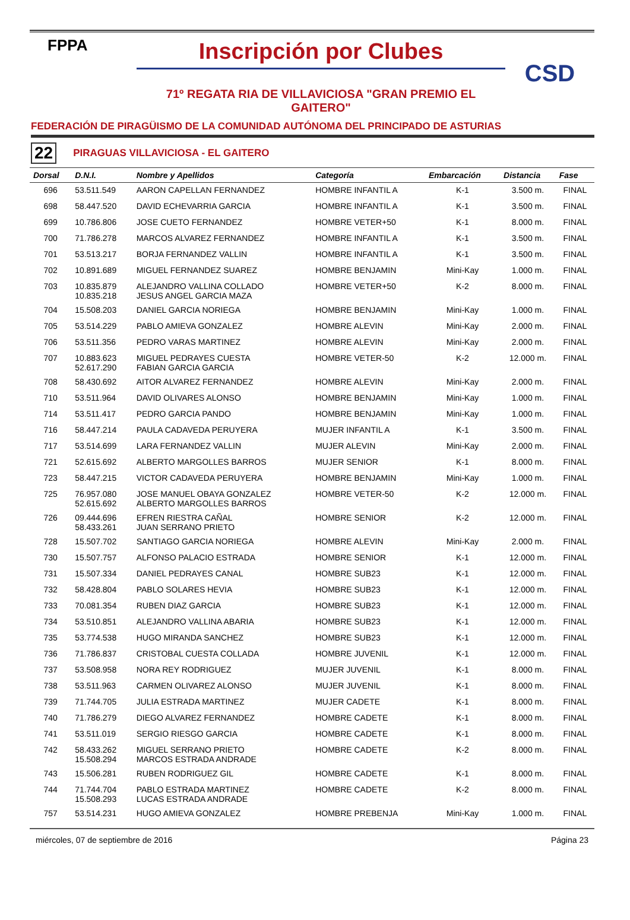FPPA
Inscripción por Clubes
71º REGATA RIA DE VILLAVICIOSA "GRAN PREMIO EL GAITERO"
CSD
FEDERACIÓN DE PIRAGÜISMO DE LA COMUNIDAD AUTÓNOMA DEL PRINCIPADO DE ASTURIAS
22
PIRAGUAS VILLAVICIOSA - EL GAITERO
| Dorsal | D.N.I. | Nombre y Apellidos | Categoría | Embarcación | Distancia | Fase |
| --- | --- | --- | --- | --- | --- | --- |
| 696 | 53.511.549 | AARON CAPELLAN FERNANDEZ | HOMBRE INFANTIL A | K-1 | 3.500 m. | FINAL |
| 698 | 58.447.520 | DAVID ECHEVARRIA GARCIA | HOMBRE INFANTIL A | K-1 | 3.500 m. | FINAL |
| 699 | 10.786.806 | JOSE CUETO FERNANDEZ | HOMBRE VETER+50 | K-1 | 8.000 m. | FINAL |
| 700 | 71.786.278 | MARCOS ALVAREZ FERNANDEZ | HOMBRE INFANTIL A | K-1 | 3.500 m. | FINAL |
| 701 | 53.513.217 | BORJA FERNANDEZ VALLIN | HOMBRE INFANTIL A | K-1 | 3.500 m. | FINAL |
| 702 | 10.891.689 | MIGUEL FERNANDEZ SUAREZ | HOMBRE BENJAMIN | Mini-Kay | 1.000 m. | FINAL |
| 703 | 10.835.879 10.835.218 | ALEJANDRO VALLINA COLLADO JESUS ANGEL GARCIA MAZA | HOMBRE VETER+50 | K-2 | 8.000 m. | FINAL |
| 704 | 15.508.203 | DANIEL GARCIA NORIEGA | HOMBRE BENJAMIN | Mini-Kay | 1.000 m. | FINAL |
| 705 | 53.514.229 | PABLO AMIEVA GONZALEZ | HOMBRE ALEVIN | Mini-Kay | 2.000 m. | FINAL |
| 706 | 53.511.356 | PEDRO VARAS MARTINEZ | HOMBRE ALEVIN | Mini-Kay | 2.000 m. | FINAL |
| 707 | 10.883.623 52.617.290 | MIGUEL PEDRAYES CUESTA FABIAN GARCIA GARCIA | HOMBRE VETER-50 | K-2 | 12.000 m. | FINAL |
| 708 | 58.430.692 | AITOR ALVAREZ FERNANDEZ | HOMBRE ALEVIN | Mini-Kay | 2.000 m. | FINAL |
| 710 | 53.511.964 | DAVID OLIVARES ALONSO | HOMBRE BENJAMIN | Mini-Kay | 1.000 m. | FINAL |
| 714 | 53.511.417 | PEDRO GARCIA PANDO | HOMBRE BENJAMIN | Mini-Kay | 1.000 m. | FINAL |
| 716 | 58.447.214 | PAULA CADAVEDA PERUYERA | MUJER INFANTIL A | K-1 | 3.500 m. | FINAL |
| 717 | 53.514.699 | LARA FERNANDEZ VALLIN | MUJER ALEVIN | Mini-Kay | 2.000 m. | FINAL |
| 721 | 52.615.692 | ALBERTO MARGOLLES BARROS | MUJER SENIOR | K-1 | 8.000 m. | FINAL |
| 723 | 58.447.215 | VICTOR CADAVEDA PERUYERA | HOMBRE BENJAMIN | Mini-Kay | 1.000 m. | FINAL |
| 725 | 76.957.080 52.615.692 | JOSE MANUEL OBAYA GONZALEZ ALBERTO MARGOLLES BARROS | HOMBRE VETER-50 | K-2 | 12.000 m. | FINAL |
| 726 | 09.444.696 58.433.261 | EFREN RIESTRA CAÑAL JUAN SERRANO PRIETO | HOMBRE SENIOR | K-2 | 12.000 m. | FINAL |
| 728 | 15.507.702 | SANTIAGO GARCIA NORIEGA | HOMBRE ALEVIN | Mini-Kay | 2.000 m. | FINAL |
| 730 | 15.507.757 | ALFONSO PALACIO ESTRADA | HOMBRE SENIOR | K-1 | 12.000 m. | FINAL |
| 731 | 15.507.334 | DANIEL PEDRAYES CANAL | HOMBRE SUB23 | K-1 | 12.000 m. | FINAL |
| 732 | 58.428.804 | PABLO SOLARES HEVIA | HOMBRE SUB23 | K-1 | 12.000 m. | FINAL |
| 733 | 70.081.354 | RUBEN DIAZ GARCIA | HOMBRE SUB23 | K-1 | 12.000 m. | FINAL |
| 734 | 53.510.851 | ALEJANDRO VALLINA ABARIA | HOMBRE SUB23 | K-1 | 12.000 m. | FINAL |
| 735 | 53.774.538 | HUGO MIRANDA SANCHEZ | HOMBRE SUB23 | K-1 | 12.000 m. | FINAL |
| 736 | 71.786.837 | CRISTOBAL CUESTA COLLADA | HOMBRE JUVENIL | K-1 | 12.000 m. | FINAL |
| 737 | 53.508.958 | NORA REY RODRIGUEZ | MUJER JUVENIL | K-1 | 8.000 m. | FINAL |
| 738 | 53.511.963 | CARMEN OLIVAREZ ALONSO | MUJER JUVENIL | K-1 | 8.000 m. | FINAL |
| 739 | 71.744.705 | JULIA ESTRADA MARTINEZ | MUJER CADETE | K-1 | 8.000 m. | FINAL |
| 740 | 71.786.279 | DIEGO ALVAREZ FERNANDEZ | HOMBRE CADETE | K-1 | 8.000 m. | FINAL |
| 741 | 53.511.019 | SERGIO RIESGO GARCIA | HOMBRE CADETE | K-1 | 8.000 m. | FINAL |
| 742 | 58.433.262 15.508.294 | MIGUEL SERRANO PRIETO MARCOS ESTRADA ANDRADE | HOMBRE CADETE | K-2 | 8.000 m. | FINAL |
| 743 | 15.506.281 | RUBEN RODRIGUEZ GIL | HOMBRE CADETE | K-1 | 8.000 m. | FINAL |
| 744 | 71.744.704 15.508.293 | PABLO ESTRADA MARTINEZ LUCAS ESTRADA ANDRADE | HOMBRE CADETE | K-2 | 8.000 m. | FINAL |
| 757 | 53.514.231 | HUGO AMIEVA GONZALEZ | HOMBRE PREBENJA | Mini-Kay | 1.000 m. | FINAL |
miércoles, 07 de septiembre de 2016 Página 23